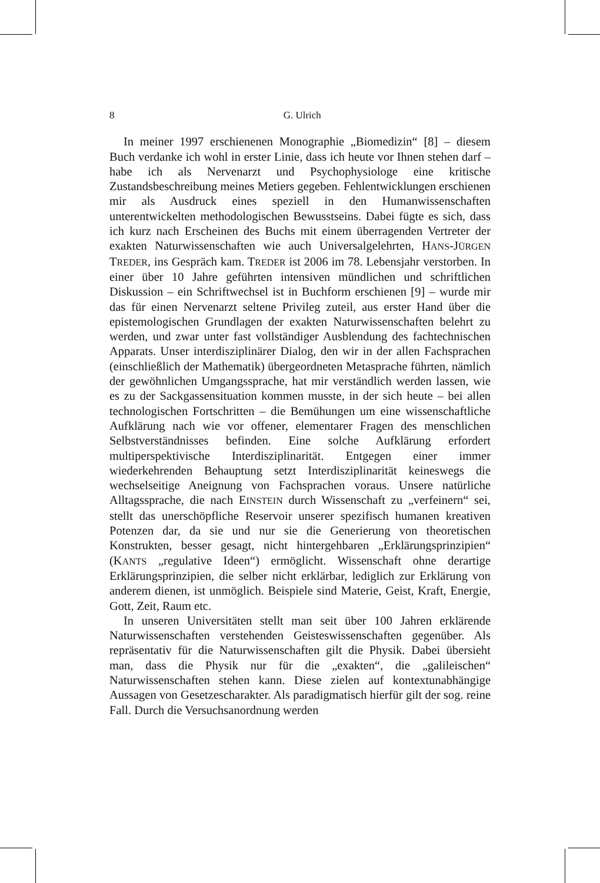8 G. Ulrich
In meiner 1997 erschienenen Monographie „Biomedizin“ [8] – diesem Buch verdanke ich wohl in erster Linie, dass ich heute vor Ihnen stehen darf – habe ich als Nervenarzt und Psychophysiologe eine kritische Zustandsbeschreibung meines Metiers gegeben. Fehlentwicklungen erschienen mir als Ausdruck eines speziell in den Humanwissenschaften unterentwickelten methodologischen Bewusstseins. Dabei fügte es sich, dass ich kurz nach Erscheinen des Buchs mit einem überragenden Vertreter der exakten Naturwissenschaften wie auch Universalgelehrten, HANS-JÜRGEN TREDER, ins Gespräch kam. TREDER ist 2006 im 78. Lebensjahr verstorben. In einer über 10 Jahre geführten intensiven mündlichen und schriftlichen Diskussion – ein Schriftwechsel ist in Buchform erschienen [9] – wurde mir das für einen Nervenarzt seltene Privileg zuteil, aus erster Hand über die epistemologischen Grundlagen der exakten Naturwissenschaften belehrt zu werden, und zwar unter fast vollständiger Ausblendung des fachtechnischen Apparats. Unser interdisziplinärer Dialog, den wir in der allen Fachsprachen (einschließlich der Mathematik) übergeordneten Metasprache führten, nämlich der gewöhnlichen Umgangssprache, hat mir verständlich werden lassen, wie es zu der Sackgassensituation kommen musste, in der sich heute – bei allen technologischen Fortschritten – die Bemühungen um eine wissenschaftliche Aufklärung nach wie vor offener, elementarer Fragen des menschlichen Selbstverständnisses befinden. Eine solche Aufklärung erfordert multiperspektivische Interdisziplinarität. Entgegen einer immer wiederkehrenden Behauptung setzt Interdisziplinarität keineswegs die wechselseitige Aneignung von Fachsprachen voraus. Unsere natürliche Alltagssprache, die nach EINSTEIN durch Wissenschaft zu „verfeinern“ sei, stellt das unerschöpfliche Reservoir unserer spezifisch humanen kreativen Potenzen dar, da sie und nur sie die Generierung von theoretischen Konstrukten, besser gesagt, nicht hintergehbaren „Erklärungsprinzipien“ (KANTS „regulative Ideen“) ermöglicht. Wissenschaft ohne derartige Erklärungsprinzipien, die selber nicht erklärbar, lediglich zur Erklärung von anderem dienen, ist unmöglich. Beispiele sind Materie, Geist, Kraft, Energie, Gott, Zeit, Raum etc.
In unseren Universitäten stellt man seit über 100 Jahren erklärende Naturwissenschaften verstehenden Geisteswissenschaften gegenüber. Als repräsentativ für die Naturwissenschaften gilt die Physik. Dabei übersieht man, dass die Physik nur für die „exakten“, die „galileischen“ Naturwissenschaften stehen kann. Diese zielen auf kontextunabhängige Aussagen von Gesetzescharakter. Als paradigmatisch hierfür gilt der sog. reine Fall. Durch die Versuchsanordnung werden